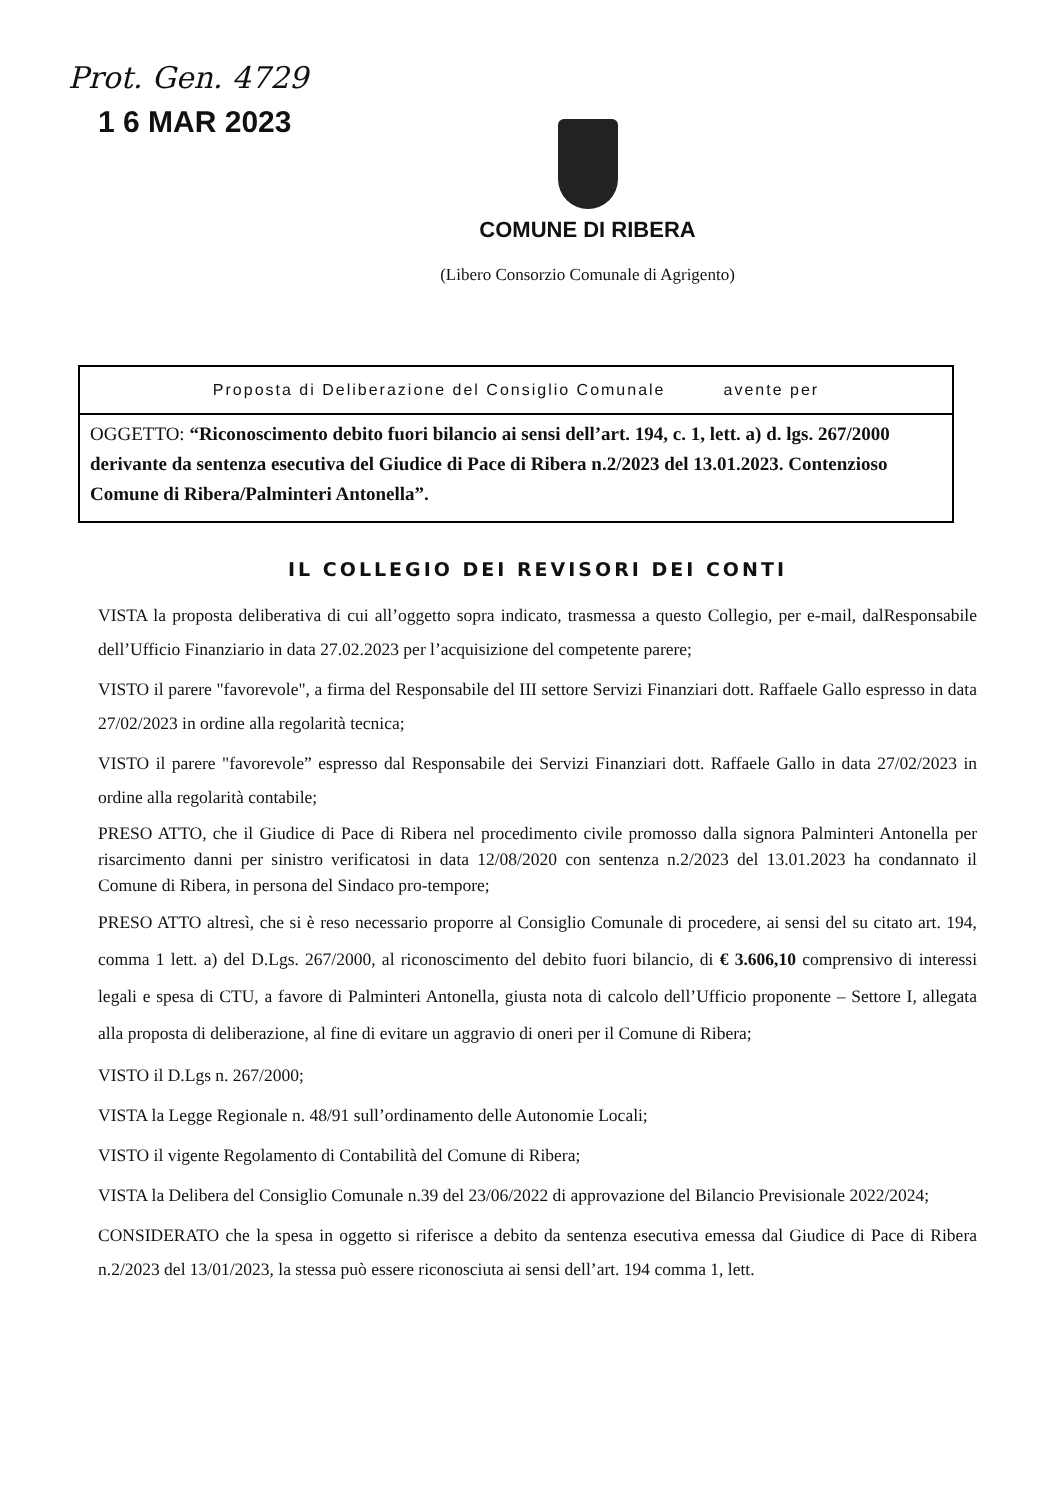Prot. Gen. 4729
1 6 MAR 2023
COMUNE DI RIBERA
(Libero Consorzio Comunale di Agrigento)
Proposta di Deliberazione del Consiglio Comunale avente per
OGGETTO: “Riconoscimento debito fuori bilancio ai sensi dell’art. 194, c. 1, lett. a) d. lgs. 267/2000 derivante da sentenza esecutiva del Giudice di Pace di Ribera n.2/2023 del 13.01.2023. Contenzioso Comune di Ribera/Palminteri Antonella”.
IL COLLEGIO DEI REVISORI DEI CONTI
VISTA la proposta deliberativa di cui all’oggetto sopra indicato, trasmessa a questo Collegio, per e-mail, dalResponsabile dell’Ufficio Finanziario in data 27.02.2023 per l’acquisizione del competente parere;
VISTO il parere "favorevole", a firma del Responsabile del III settore Servizi Finanziari dott. Raffaele Gallo espresso in data 27/02/2023 in ordine alla regolarità tecnica;
VISTO il parere "favorevole” espresso dal Responsabile dei Servizi Finanziari dott. Raffaele Gallo in data 27/02/2023 in ordine alla regolarità contabile;
PRESO ATTO, che il Giudice di Pace di Ribera nel procedimento civile promosso dalla signora Palminteri Antonella per risarcimento danni per sinistro verificatosi in data 12/08/2020 con sentenza n.2/2023 del 13.01.2023 ha condannato il Comune di Ribera, in persona del Sindaco pro-tempore;
PRESO ATTO altresì, che si è reso necessario proporre al Consiglio Comunale di procedere, ai sensi del su citato art. 194, comma 1 lett. a) del D.Lgs. 267/2000, al riconoscimento del debito fuori bilancio, di € 3.606,10 comprensivo di interessi legali e spesa di CTU, a favore di Palminteri Antonella, giusta nota di calcolo dell’Ufficio proponente – Settore I, allegata alla proposta di deliberazione, al fine di evitare un aggravio di oneri per il Comune di Ribera;
VISTO il D.Lgs n. 267/2000;
VISTA la Legge Regionale n. 48/91 sull’ordinamento delle Autonomie Locali;
VISTO il vigente Regolamento di Contabilità del Comune di Ribera;
VISTA la Delibera del Consiglio Comunale n.39 del 23/06/2022 di approvazione del Bilancio Previsionale 2022/2024;
CONSIDERATO che la spesa in oggetto si riferisce a debito da sentenza esecutiva emessa dal Giudice di Pace di Ribera n.2/2023 del 13/01/2023, la stessa può essere riconosciuta ai sensi dell’art. 194 comma 1, lett.